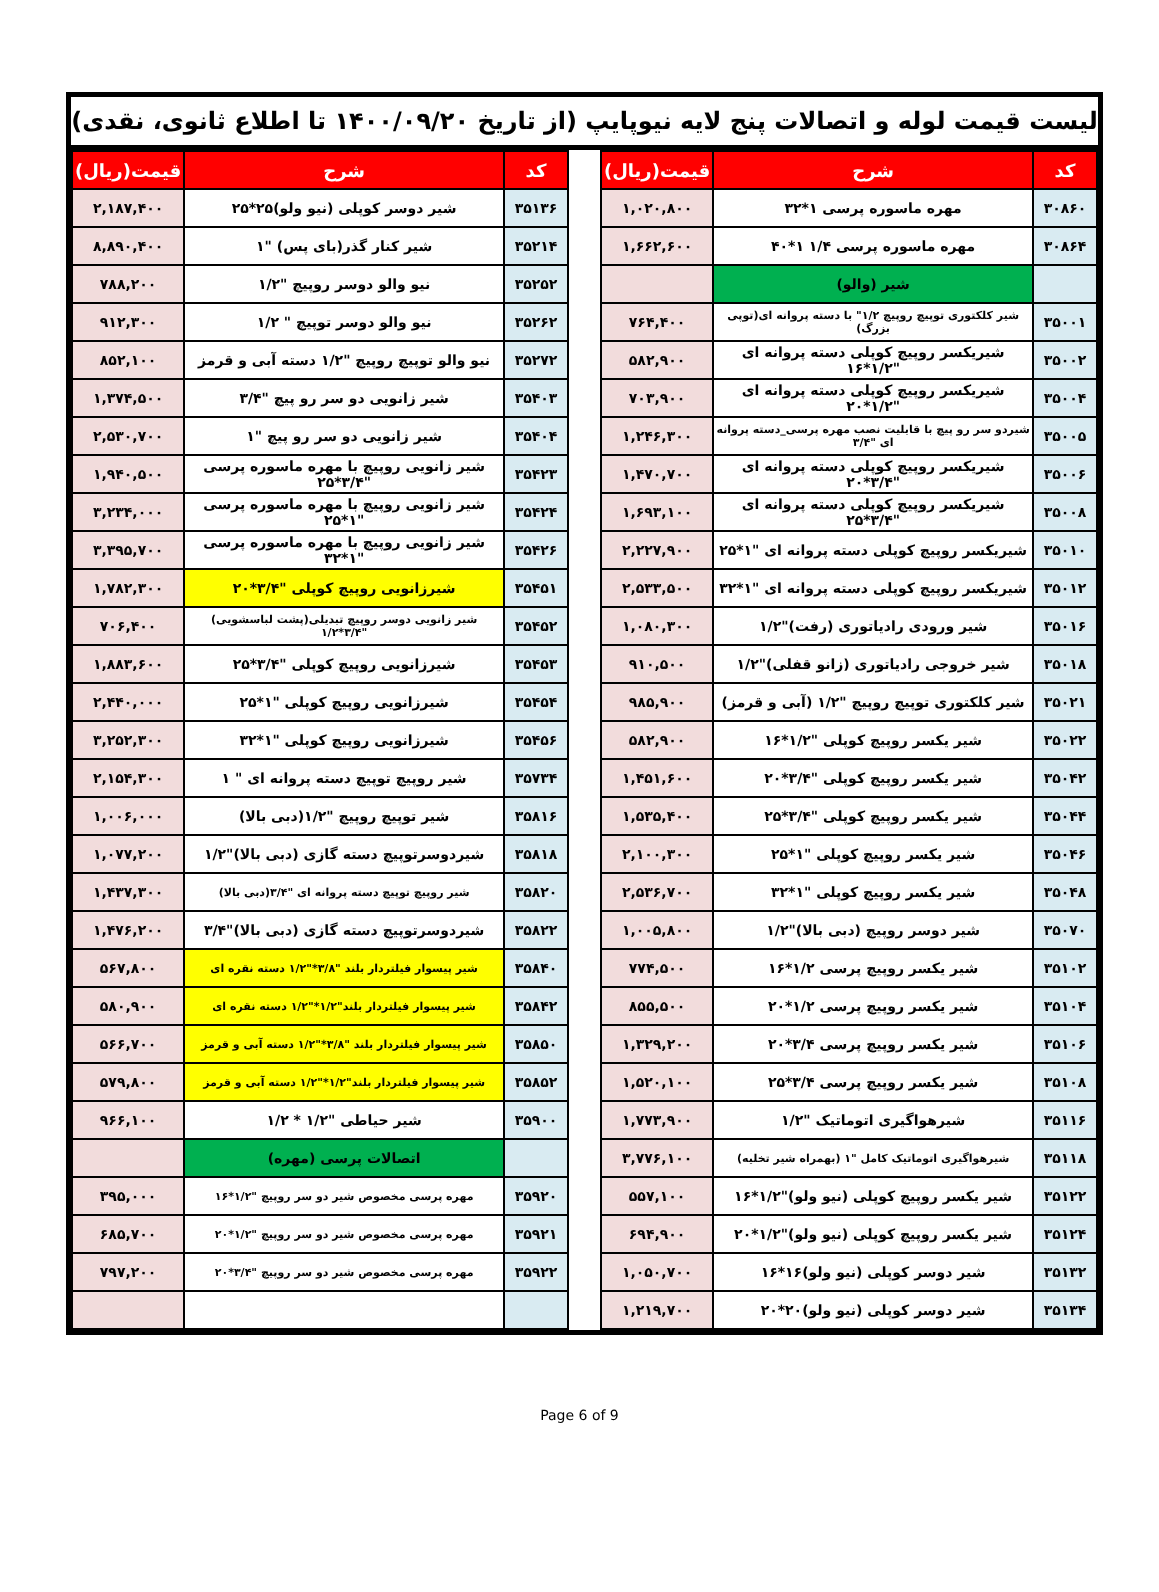لیست قیمت لوله و اتصالات پنج لایه نیوپایپ (از تاریخ ۱۴۰۰/۰۹/۲۰ تا اطلاع ثانوی، نقدی)
| کد | شرح | قیمت(ریال) |
| --- | --- | --- |
| ۳۰۸۶۰ | مهره ماسوره پرسی ۱*۳۲ | ۱,۰۲۰,۸۰۰ |
| ۳۰۸۶۴ | مهره ماسوره پرسی ۱/۴ ۱*۴۰ | ۱,۶۶۲,۶۰۰ |
| | شیر (والو) | |
| ۳۵۰۰۱ | شیر کلکتوری توپیچ روپیچ ۱/۲" با دسته پروانه ای(توپی بزرگ) | ۷۶۴,۴۰۰ |
| ۳۵۰۰۲ | شیریکسر روپیچ کوپلی دسته پروانه ای "۱/۲*۱۶ | ۵۸۲,۹۰۰ |
| ۳۵۰۰۴ | شیریکسر روپیچ کوپلی دسته پروانه ای "۱/۲*۲۰ | ۷۰۳,۹۰۰ |
| ۳۵۰۰۵ | شیردو سر رو پیچ با قابلیت نصب مهره پرسی_دسته پروانه ای "۳/۴ | ۱,۲۴۶,۳۰۰ |
| ۳۵۰۰۶ | شیریکسر روپیچ کوپلی دسته پروانه ای "۳/۴*۲۰ | ۱,۴۷۰,۷۰۰ |
| ۳۵۰۰۸ | شیریکسر روپیچ کوپلی دسته پروانه ای "۳/۴*۲۵ | ۱,۶۹۳,۱۰۰ |
| ۳۵۰۱۰ | شیریکسر روپیچ کوپلی دسته پروانه ای "۱*۲۵ | ۲,۲۲۷,۹۰۰ |
| ۳۵۰۱۲ | شیریکسر روپیچ کوپلی دسته پروانه ای "۱*۳۲ | ۲,۵۳۳,۵۰۰ |
| ۳۵۰۱۶ | شیر ورودی رادیاتوری (رفت)"۱/۲ | ۱,۰۸۰,۳۰۰ |
| ۳۵۰۱۸ | شیر خروجی رادیاتوری (زانو قفلی)"۱/۲ | ۹۱۰,۵۰۰ |
| ۳۵۰۲۱ | شیر کلکتوری توپیچ روپیچ "۱/۲ (آبی و قرمز) | ۹۸۵,۹۰۰ |
| ۳۵۰۲۲ | شیر یکسر روپیچ کوپلی "۱/۲*۱۶ | ۵۸۲,۹۰۰ |
| ۳۵۰۴۲ | شیر یکسر روپیچ کوپلی "۳/۴*۲۰ | ۱,۴۵۱,۶۰۰ |
| ۳۵۰۴۴ | شیر یکسر روپیچ کوپلی "۳/۴*۲۵ | ۱,۵۳۵,۴۰۰ |
| ۳۵۰۴۶ | شیر یکسر روپیچ کوپلی "۱*۲۵ | ۲,۱۰۰,۳۰۰ |
| ۳۵۰۴۸ | شیر یکسر روپیچ کوپلی "۱*۳۲ | ۲,۵۳۶,۷۰۰ |
| ۳۵۰۷۰ | شیر دوسر روپیچ (دبی بالا)"۱/۲ | ۱,۰۰۵,۸۰۰ |
| ۳۵۱۰۲ | شیر یکسر روپیچ پرسی ۱/۲*۱۶ | ۷۷۴,۵۰۰ |
| ۳۵۱۰۴ | شیر یکسر روپیچ پرسی ۱/۲*۲۰ | ۸۵۵,۵۰۰ |
| ۳۵۱۰۶ | شیر یکسر روپیچ پرسی ۳/۴*۲۰ | ۱,۳۲۹,۲۰۰ |
| ۳۵۱۰۸ | شیر یکسر روپیچ پرسی ۳/۴*۲۵ | ۱,۵۲۰,۱۰۰ |
| ۳۵۱۱۶ | شیرهواگیری اتوماتیک "۱/۲ | ۱,۷۷۳,۹۰۰ |
| ۳۵۱۱۸ | شیرهواگیری اتوماتیک کامل "۱ (بهمراه شیر تخلیه) | ۳,۷۷۶,۱۰۰ |
| ۳۵۱۲۲ | شیر یکسر روپیچ کوپلی (نیو ولو)"۱/۲*۱۶ | ۵۵۷,۱۰۰ |
| ۳۵۱۲۴ | شیر یکسر روپیچ کوپلی (نیو ولو)"۱/۲*۲۰ | ۶۹۴,۹۰۰ |
| ۳۵۱۳۲ | شیر دوسر کوپلی (نیو ولو)۱۶*۱۶ | ۱,۰۵۰,۷۰۰ |
| ۳۵۱۳۴ | شیر دوسر کوپلی (نیو ولو)۲۰*۲۰ | ۱,۲۱۹,۷۰۰ |
| کد | شرح | قیمت(ریال) |
| --- | --- | --- |
| ۳۵۱۳۶ | شیر دوسر کوپلی (نیو ولو)۲۵*۲۵ | ۲,۱۸۷,۴۰۰ |
| ۳۵۲۱۴ | شیر کنار گذر(بای پس) "۱ | ۸,۸۹۰,۴۰۰ |
| ۳۵۲۵۲ | نیو والو دوسر روپیچ "۱/۲ | ۷۸۸,۲۰۰ |
| ۳۵۲۶۲ | نیو والو دوسر توپیچ " ۱/۲ | ۹۱۲,۳۰۰ |
| ۳۵۲۷۲ | نیو والو توپیچ روپیچ "۱/۲ دسته آبی و قرمز | ۸۵۲,۱۰۰ |
| ۳۵۴۰۳ | شیر زانویی دو سر رو پیچ "۳/۴ | ۱,۳۷۴,۵۰۰ |
| ۳۵۴۰۴ | شیر زانویی دو سر رو پیچ "۱ | ۲,۵۳۰,۷۰۰ |
| ۳۵۴۲۳ | شیر زانویی روپیچ با مهره ماسوره پرسی "۳/۴*۲۵ | ۱,۹۴۰,۵۰۰ |
| ۳۵۴۲۴ | شیر زانویی روپیچ با مهره ماسوره پرسی "۱*۲۵ | ۳,۲۳۴,۰۰۰ |
| ۳۵۴۲۶ | شیر زانویی روپیچ با مهره ماسوره پرسی "۱*۳۲ | ۳,۳۹۵,۷۰۰ |
| ۳۵۴۵۱ | شیرزانویی روپیچ کوپلی "۳/۴*۲۰ | ۱,۷۸۲,۳۰۰ |
| ۳۵۴۵۲ | شیر زانویی دوسر روپیچ تبدیلی(پشت لباسشویی) "۳/۴*۱/۲ | ۷۰۶,۴۰۰ |
| ۳۵۴۵۳ | شیرزانویی روپیچ کوپلی "۳/۴*۲۵ | ۱,۸۸۳,۶۰۰ |
| ۳۵۴۵۴ | شیرزانویی روپیچ کوپلی "۱*۲۵ | ۲,۴۴۰,۰۰۰ |
| ۳۵۴۵۶ | شیرزانویی روپیچ کوپلی "۱*۳۲ | ۳,۲۵۲,۳۰۰ |
| ۳۵۷۳۴ | شیر روپیچ توپیچ دسته پروانه ای " ۱ | ۲,۱۵۴,۳۰۰ |
| ۳۵۸۱۶ | شیر توپیچ روپیچ "۱/۲(دبی بالا) | ۱,۰۰۶,۰۰۰ |
| ۳۵۸۱۸ | شیردوسرتوپیچ دسته گازی (دبی بالا)"۱/۲ | ۱,۰۷۷,۲۰۰ |
| ۳۵۸۲۰ | شیر روپیچ توپیچ دسته پروانه ای "۳/۴(دبی بالا) | ۱,۴۳۷,۳۰۰ |
| ۳۵۸۲۲ | شیردوسرتوپیچ دسته گازی (دبی بالا)"۳/۴ | ۱,۴۷۶,۲۰۰ |
| ۳۵۸۴۰ | شیر پیسوار فیلتردار بلند "۳/۸*"۱/۲ دسته نقره ای | ۵۶۷,۸۰۰ |
| ۳۵۸۴۲ | شیر پیسوار فیلتردار بلند"۱/۲*"۱/۲ دسته نقره ای | ۵۸۰,۹۰۰ |
| ۳۵۸۵۰ | شیر پیسوار فیلتردار بلند "۳/۸*"۱/۲ دسته آبی و قرمز | ۵۶۶,۷۰۰ |
| ۳۵۸۵۲ | شیر پیسوار فیلتردار بلند"۱/۲*"۱/۲ دسته آبی و قرمز | ۵۷۹,۸۰۰ |
| ۳۵۹۰۰ | شیر حیاطی "۱/۲ * ۱/۲ | ۹۶۶,۱۰۰ |
| | اتصالات پرسی (مهره) | |
| ۳۵۹۲۰ | مهره پرسی مخصوص شیر دو سر روپیچ "۱/۲*۱۶ | ۳۹۵,۰۰۰ |
| ۳۵۹۲۱ | مهره پرسی مخصوص شیر دو سر روپیچ "۱/۲*۲۰ | ۶۸۵,۷۰۰ |
| ۳۵۹۲۲ | مهره پرسی مخصوص شیر دو سر روپیچ "۳/۴*۲۰ | ۷۹۷,۲۰۰ |
Page 6 of 9